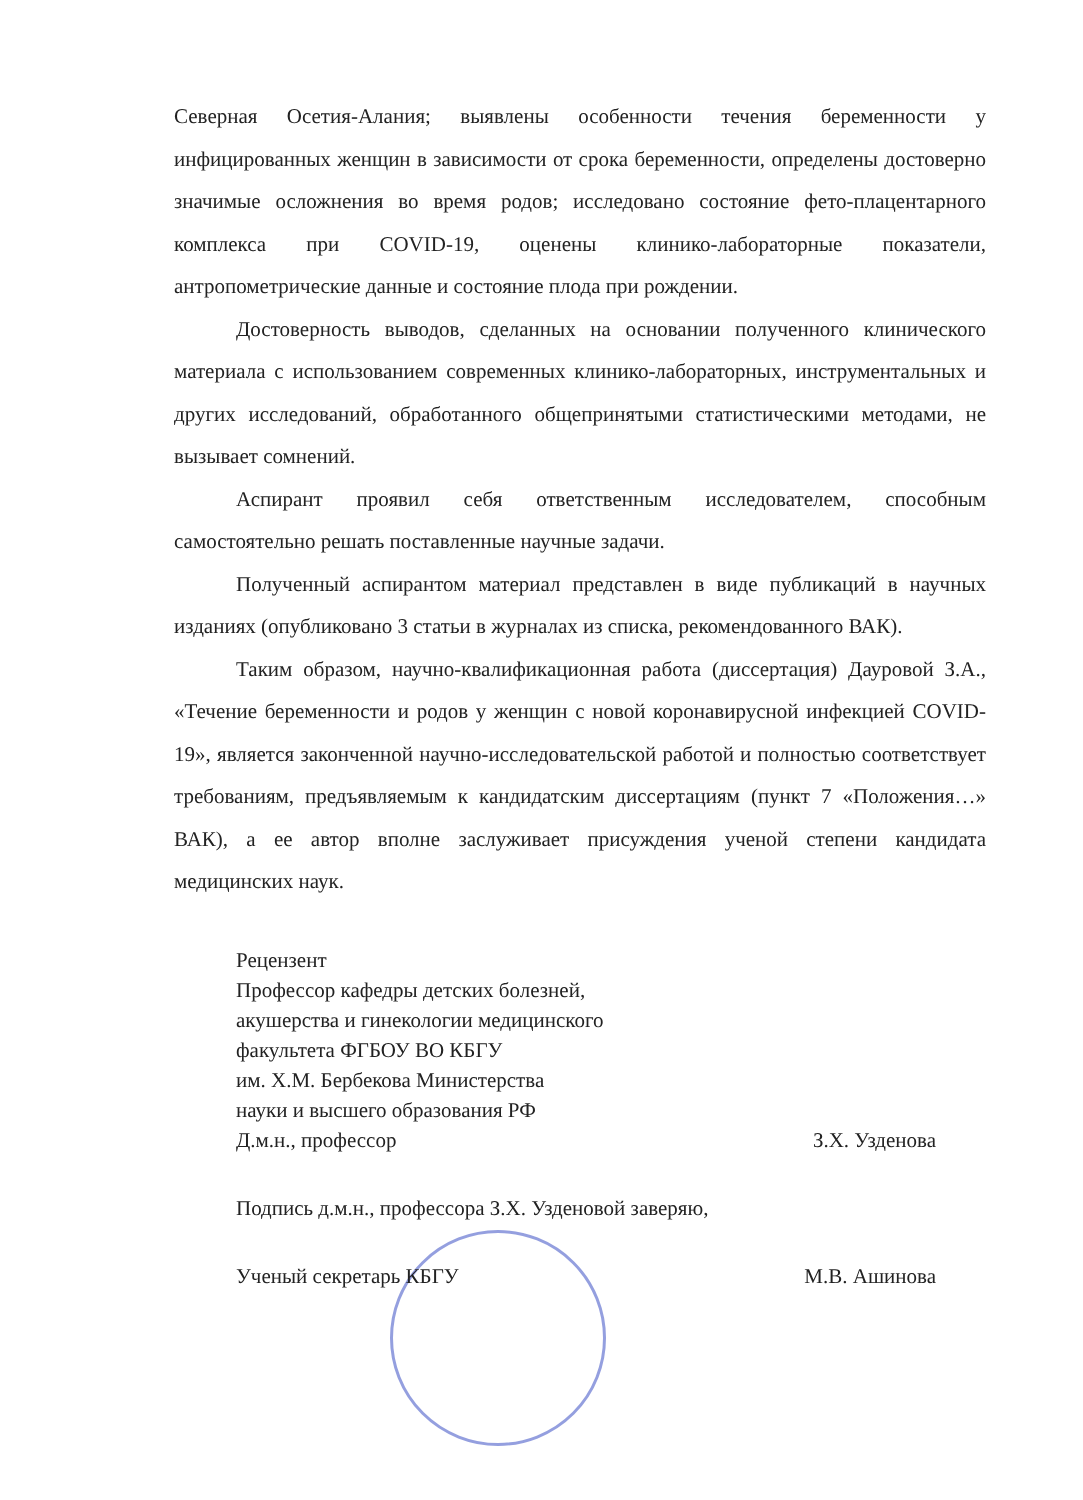Северная Осетия-Алания; выявлены особенности течения беременности у инфицированных женщин в зависимости от срока беременности, определены достоверно значимые осложнения во время родов; исследовано состояние фето-плацентарного комплекса при COVID-19, оценены клинико-лабораторные показатели, антропометрические данные и состояние плода при рождении.
Достоверность выводов, сделанных на основании полученного клинического материала с использованием современных клинико-лабораторных, инструментальных и других исследований, обработанного общепринятыми статистическими методами, не вызывает сомнений.
Аспирант проявил себя ответственным исследователем, способным самостоятельно решать поставленные научные задачи.
Полученный аспирантом материал представлен в виде публикаций в научных изданиях (опубликовано 3 статьи в журналах из списка, рекомендованного ВАК).
Таким образом, научно-квалификационная работа (диссертация) Дауровой З.А., «Течение беременности и родов у женщин с новой коронавирусной инфекцией COVID-19», является законченной научно-исследовательской работой и полностью соответствует требованиям, предъявляемым к кандидатским диссертациям (пункт 7 «Положения…» ВАК), а ее автор вполне заслуживает присуждения ученой степени кандидата медицинских наук.
Рецензент
Профессор кафедры детских болезней,
акушерства и гинекологии медицинского
факультета ФГБОУ ВО КБГУ
им. Х.М. Бербекова Министерства
науки и высшего образования РФ
Д.м.н., профессор З.Х. Узденова
Подпись д.м.н., профессора З.Х. Узденовой заверяю,
Ученый секретарь КБГУ М.В. Ашинова